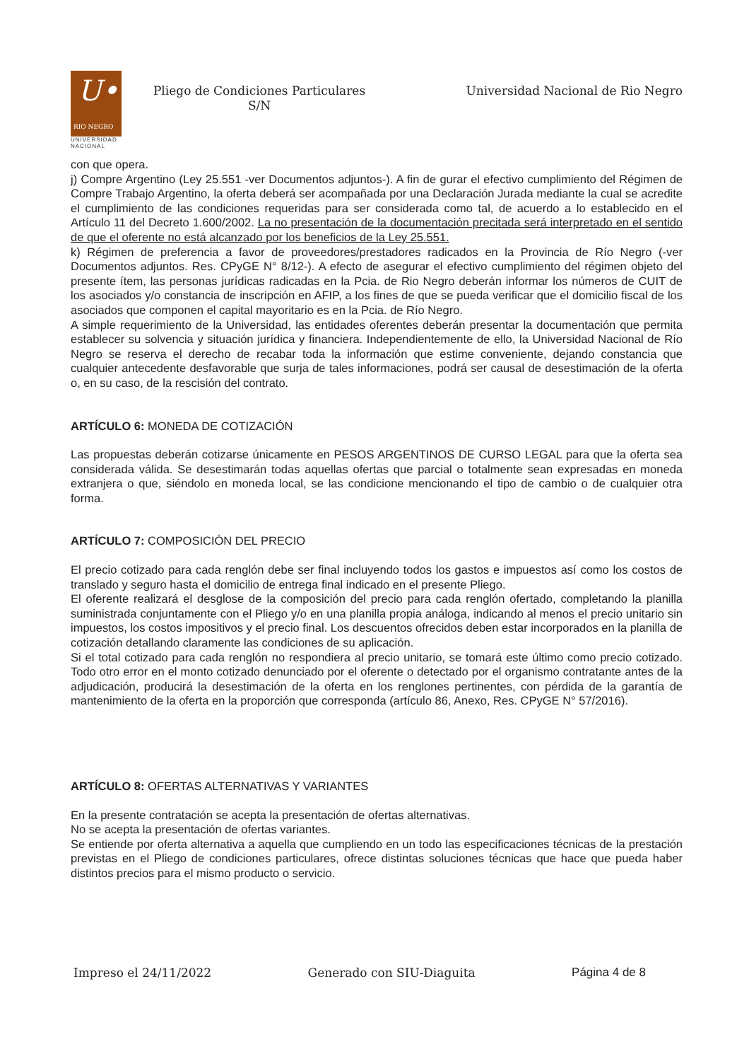U•
RIO NEGRO
UNIVERSIDAD
NACIONAL
Pliego de Condiciones Particulares
S/N
Universidad Nacional de Rio Negro
con que opera.
j) Compre Argentino (Ley 25.551 -ver Documentos adjuntos-). A fin de gurar el efectivo cumplimiento del Régimen de Compre Trabajo Argentino, la oferta deberá ser acompañada por una Declaración Jurada mediante la cual se acredite el cumplimiento de las condiciones requeridas para ser considerada como tal, de acuerdo a lo establecido en el Artículo 11 del Decreto 1.600/2002. La no presentación de la documentación precitada será interpretado en el sentido de que el oferente no está alcanzado por los beneficios de la Ley 25.551.
k) Régimen de preferencia a favor de proveedores/prestadores radicados en la Provincia de Río Negro (-ver Documentos adjuntos. Res. CPyGE N° 8/12-). A efecto de asegurar el efectivo cumplimiento del régimen objeto del presente ítem, las personas jurídicas radicadas en la Pcia. de Rio Negro deberán informar los números de CUIT de los asociados y/o constancia de inscripción en AFIP, a los fines de que se pueda verificar que el domicilio fiscal de los asociados que componen el capital mayoritario es en la Pcia. de Río Negro.
A simple requerimiento de la Universidad, las entidades oferentes deberán presentar la documentación que permita establecer su solvencia y situación jurídica y financiera. Independientemente de ello, la Universidad Nacional de Río Negro se reserva el derecho de recabar toda la información que estime conveniente, dejando constancia que cualquier antecedente desfavorable que surja de tales informaciones, podrá ser causal de desestimación de la oferta o, en su caso, de la rescisión del contrato.
ARTÍCULO 6: MONEDA DE COTIZACIÓN
Las propuestas deberán cotizarse únicamente en PESOS ARGENTINOS DE CURSO LEGAL para que la oferta sea considerada válida. Se desestimarán todas aquellas ofertas que parcial o totalmente sean expresadas en moneda extranjera o que, siéndolo en moneda local, se las condicione mencionando el tipo de cambio o de cualquier otra forma.
ARTÍCULO 7: COMPOSICIÓN DEL PRECIO
El precio cotizado para cada renglón debe ser final incluyendo todos los gastos e impuestos así como los costos de translado y seguro hasta el domicilio de entrega final indicado en el presente Pliego.
El oferente realizará el desglose de la composición del precio para cada renglón ofertado, completando la planilla suministrada conjuntamente con el Pliego y/o en una planilla propia análoga, indicando al menos el precio unitario sin impuestos, los costos impositivos y el precio final. Los descuentos ofrecidos deben estar incorporados en la planilla de cotización detallando claramente las condiciones de su aplicación.
Si el total cotizado para cada renglón no respondiera al precio unitario, se tomará este último como precio cotizado. Todo otro error en el monto cotizado denunciado por el oferente o detectado por el organismo contratante antes de la adjudicación, producirá la desestimación de la oferta en los renglones pertinentes, con pérdida de la garantía de mantenimiento de la oferta en la proporción que corresponda (artículo 86, Anexo, Res. CPyGE N° 57/2016).
ARTÍCULO 8: OFERTAS ALTERNATIVAS Y VARIANTES
En la presente contratación se acepta la presentación de ofertas alternativas.
No se acepta la presentación de ofertas variantes.
Se entiende por oferta alternativa a aquella que cumpliendo en un todo las especificaciones técnicas de la prestación previstas en el Pliego de condiciones particulares, ofrece distintas soluciones técnicas que hace que pueda haber distintos precios para el mismo producto o servicio.
Impreso el 24/11/2022 Generado con SIU-Diaguita Página 4 de 8